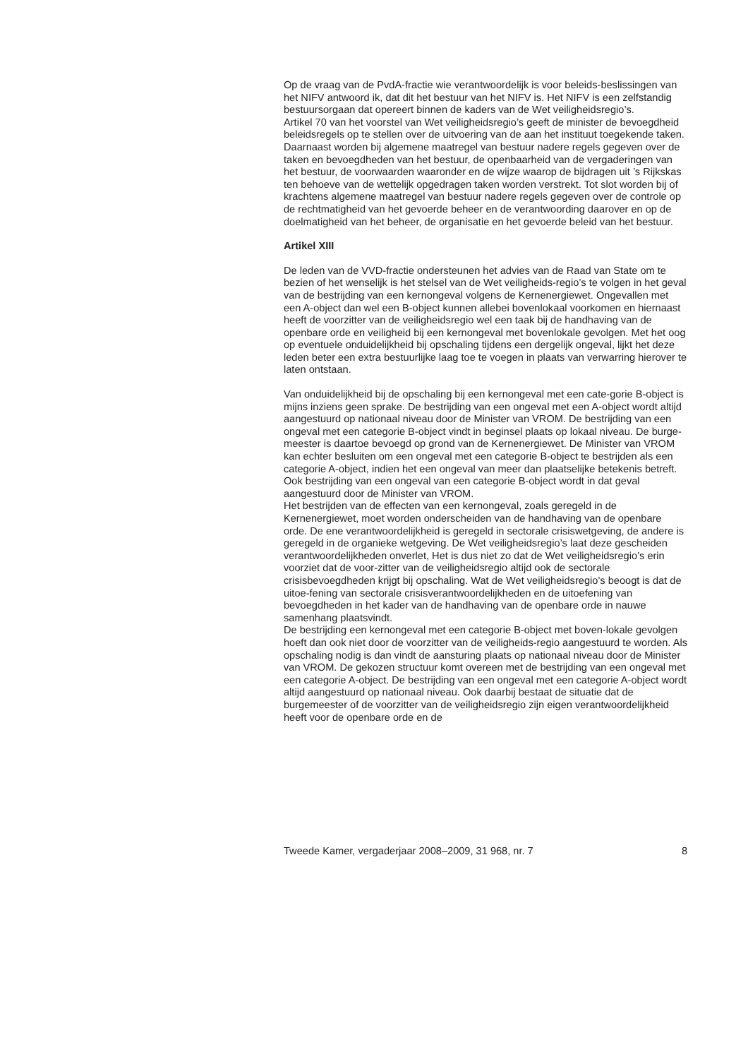Op de vraag van de PvdA-fractie wie verantwoordelijk is voor beleids-beslissingen van het NIFV antwoord ik, dat dit het bestuur van het NIFV is. Het NIFV is een zelfstandig bestuursorgaan dat opereert binnen de kaders van de Wet veiligheidsregio’s.
Artikel 70 van het voorstel van Wet veiligheidsregio’s geeft de minister de bevoegdheid beleidsregels op te stellen over de uitvoering van de aan het instituut toegekende taken. Daarnaast worden bij algemene maatregel van bestuur nadere regels gegeven over de taken en bevoegdheden van het bestuur, de openbaarheid van de vergaderingen van het bestuur, de voorwaarden waaronder en de wijze waarop de bijdragen uit ’s Rijkskas ten behoeve van de wettelijk opgedragen taken worden verstrekt. Tot slot worden bij of krachtens algemene maatregel van bestuur nadere regels gegeven over de controle op de rechtmatigheid van het gevoerde beheer en de verantwoording daarover en op de doelmatigheid van het beheer, de organisatie en het gevoerde beleid van het bestuur.
Artikel XIII
De leden van de VVD-fractie ondersteunen het advies van de Raad van State om te bezien of het wenselijk is het stelsel van de Wet veiligheids-regio’s te volgen in het geval van de bestrijding van een kernongeval volgens de Kernenergiewet. Ongevallen met een A-object dan wel een B-object kunnen allebei bovenlokaal voorkomen en hiernaast heeft de voorzitter van de veiligheidsregio wel een taak bij de handhaving van de openbare orde en veiligheid bij een kernongeval met bovenlokale gevolgen. Met het oog op eventuele onduidelijkheid bij opschaling tijdens een dergelijk ongeval, lijkt het deze leden beter een extra bestuurlijke laag toe te voegen in plaats van verwarring hierover te laten ontstaan.
Van onduidelijkheid bij de opschaling bij een kernongeval met een cate-gorie B-object is mijns inziens geen sprake. De bestrijding van een ongeval met een A-object wordt altijd aangestuurd op nationaal niveau door de Minister van VROM. De bestrijding van een ongeval met een categorie B-object vindt in beginsel plaats op lokaal niveau. De burge-meester is daartoe bevoegd op grond van de Kernenergiewet. De Minister van VROM kan echter besluiten om een ongeval met een categorie B-object te bestrijden als een categorie A-object, indien het een ongeval van meer dan plaatselijke betekenis betreft. Ook bestrijding van een ongeval van een categorie B-object wordt in dat geval aangestuurd door de Minister van VROM.
Het bestrijden van de effecten van een kernongeval, zoals geregeld in de Kernenergiewet, moet worden onderscheiden van de handhaving van de openbare orde. De ene verantwoordelijkheid is geregeld in sectorale crisiswetgeving, de andere is geregeld in de organieke wetgeving. De Wet veiligheidsregio’s laat deze gescheiden verantwoordelijkheden onverlet, Het is dus niet zo dat de Wet veiligheidsregio’s erin voorziet dat de voor-zitter van de veiligheidsregio altijd ook de sectorale crisisbevoegdheden krijgt bij opschaling. Wat de Wet veiligheidsregio’s beoogt is dat de uitoe-fening van sectorale crisisverantwoordelijkheden en de uitoefening van bevoegdheden in het kader van de handhaving van de openbare orde in nauwe samenhang plaatsvindt.
De bestrijding een kernongeval met een categorie B-object met boven-lokale gevolgen hoeft dan ook niet door de voorzitter van de veiligheids-regio aangestuurd te worden. Als opschaling nodig is dan vindt de aansturing plaats op nationaal niveau door de Minister van VROM. De gekozen structuur komt overeen met de bestrijding van een ongeval met een categorie A-object. De bestrijding van een ongeval met een categorie A-object wordt altijd aangestuurd op nationaal niveau. Ook daarbij bestaat de situatie dat de burgemeester of de voorzitter van de veiligheidsregio zijn eigen verantwoordelijkheid heeft voor de openbare orde en de
Tweede Kamer, vergaderjaar 2008–2009, 31 968, nr. 7 8